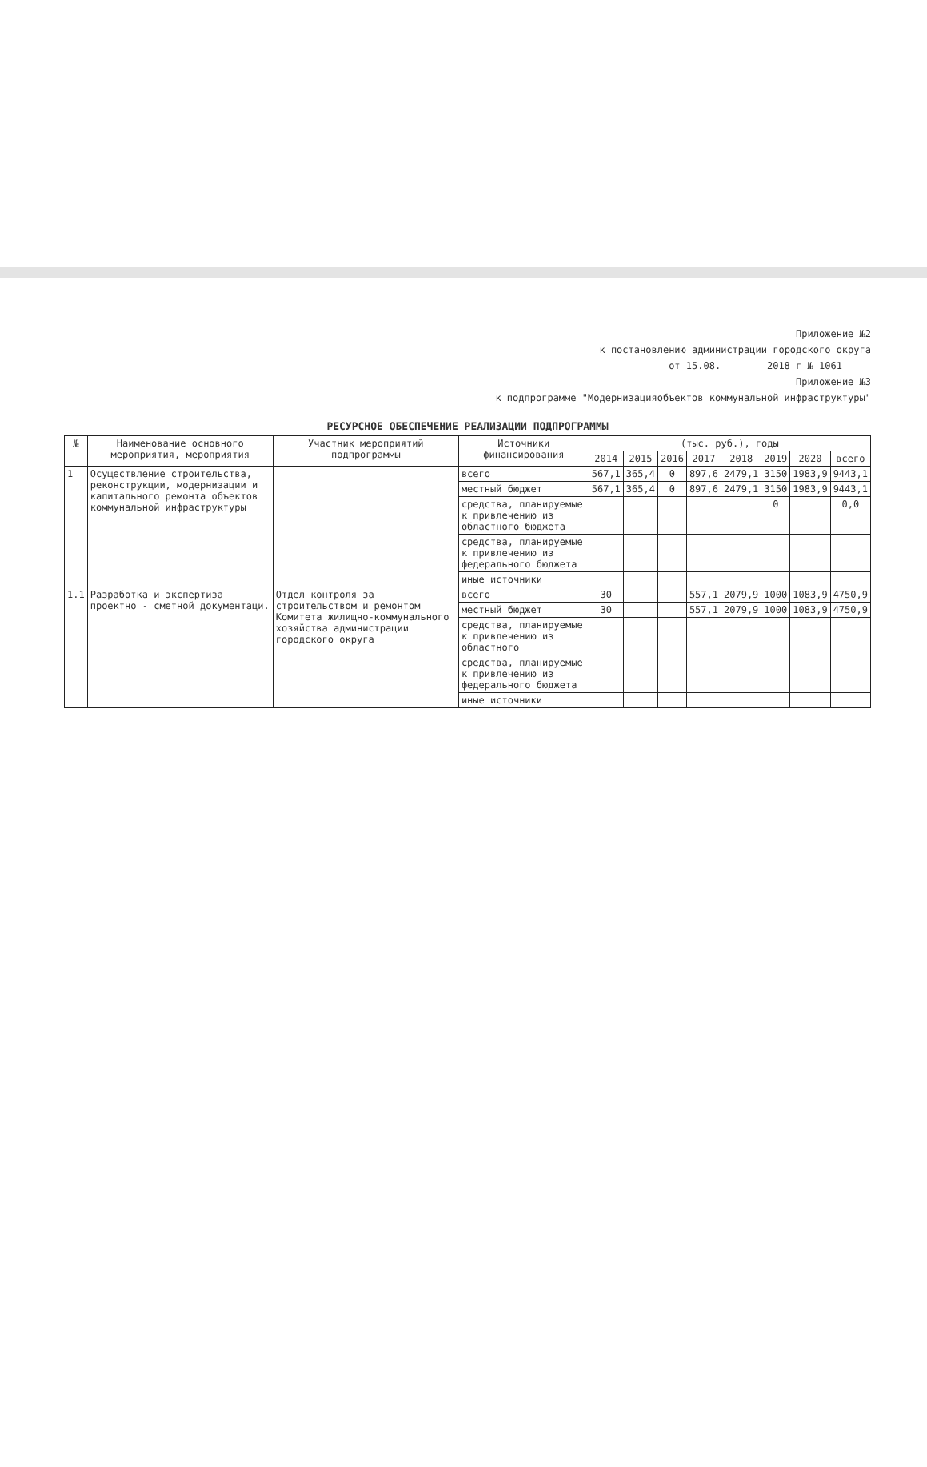Приложение №2
к постановлению администрации городского округа
от 15.08. ______ 2018 г № 1061 ____
Приложение №3
к подпрограмме "Модернизацияобъектов коммунальной инфраструктуры"
РЕСУРСНОЕ ОБЕСПЕЧЕНИЕ РЕАЛИЗАЦИИ ПОДПРОГРАММЫ
| № | Наименование основного мероприятия, мероприятия | Участник мероприятий подпрограммы | Источники финансирования | (тыс. руб.), годы | | | | | | | |
| --- | --- | --- | --- | --- | --- | --- | --- | --- | --- | --- | --- |
| | | | | 2014 | 2015 | 2016 | 2017 | 2018 | 2019 | 2020 | всего |
| 1 | Осуществление строительства, реконструкции, модернизации и капитального ремонта объектов коммунальной инфраструктуры | | всего | 567,1 | 365,4 | 0 | 897,6 | 2479,1 | 3150 | 1983,9 | 9443,1 |
| | | | местный бюджет | 567,1 | 365,4 | 0 | 897,6 | 2479,1 | 3150 | 1983,9 | 9443,1 |
| | | | средства, планируемые к привлечению из областного бюджета | | | | | | 0 | | 0,0 |
| | | | средства, планируемые к привлечению из федерального бюджета | | | | | | | | |
| | | | иные источники | | | | | | | | |
| 1.1 | Разработка и экспертиза проектно - сметной документаци. | Отдел контроля за строительством и ремонтом Комитета жилищно-коммунального хозяйства администрации городского округа | всего | 30 | | | 557,1 | 2079,9 | 1000 | 1083,9 | 4750,9 |
| | | | местный бюджет | 30 | | | 557,1 | 2079,9 | 1000 | 1083,9 | 4750,9 |
| | | | средства, планируемые к привлечению из областного | | | | | | | | |
| | | | средства, планируемые к привлечению из федерального бюджета | | | | | | | | |
| | | | иные источники | | | | | | | | |